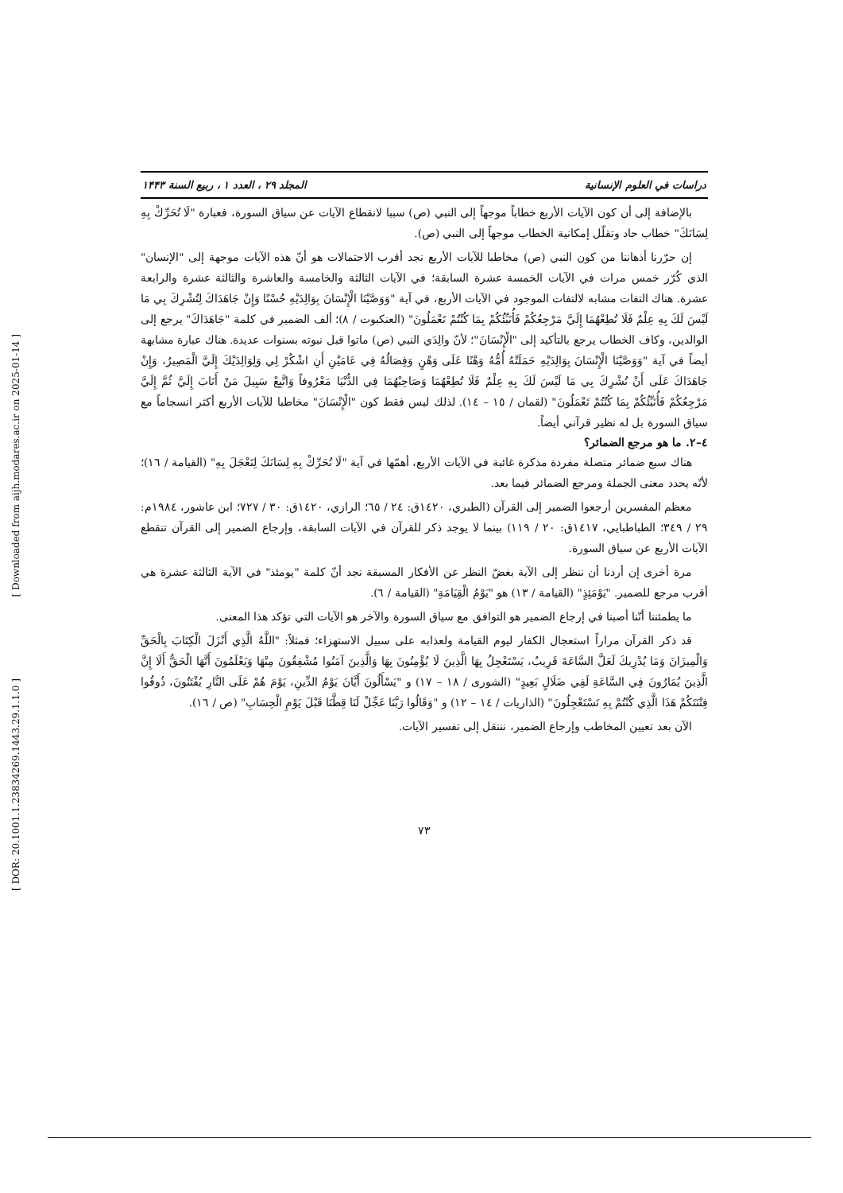[ Downloaded from aijh.modares.ac.ir on 2025-01-14 ]
[ DOR: 20.1001.1.23834269.1443.29.1.1.0 ]
دراسات في العلوم الإنسانية المجلد ۲۹ ، العدد ۱ ، ربيع السنة ۱۴۴۳
بالإضافة إلى أن كون الآيات الأربع خطاباً موجهاً إلى النبي (ص) سببا لانقطاع الآيات عن سياق السورة، فعبارة "لَا تُحَرِّكْ بِهِ لِسَانَكَ" خطاب حاد وتقلّل إمكانية الخطاب موجهاً إلى النبي (ص).
إن حرّرنا أذهاننا من كون النبي (ص) مخاطبا للآيات الأربع نجد أقرب الاحتمالات هو أنّ هذه الآيات موجهة إلى "الإنسان" الذي كُرّر خمس مرات في الآيات الخمسة عشرة السابقة؛ في الآيات الثالثة والخامسة والعاشرة والثالثة عشرة والرابعة عشرة. هناك التفات مشابه لالتفات الموجود في الآيات الأربع، في آية "وَوَصَّيْنَا الْإِنْسَانَ بِوَالِدَيْهِ حُسْنًا وَإِنْ جَاهَدَاكَ لِتُشْرِكَ بِي مَا لَيْسَ لَكَ بِهِ عِلْمٌ فَلَا تُطِعْهُمَا إِلَيَّ مَرْجِعُكُمْ فَأُنَبِّئُكُمْ بِمَا كُنْتُمْ تَعْمَلُونَ" (العنكبوت / ٨)؛ ألف الضمير في كلمة "جَاهَدَاكَ" يرجع إلى الوالدين، وكاف الخطاب يرجع بالتأكيد إلى "الْإِنْسَانَ"؛ لأنّ والِدَي النبي (ص) ماتوا قبل نبوته بسنوات عديدة. هناك عبارة مشابهة أيضاً في آية "وَوَصَّيْنَا الْإِنْسَانَ بِوَالِدَيْهِ حَمَلَتْهُ أُمُّهُ وَهْنًا عَلَى وَهْنٍ وَفِصَالُهُ فِي عَامَيْنِ أَنِ اشْكُرْ لِي وَلِوَالِدَيْكَ إِلَيَّ الْمَصِيرُ، وَإِنْ جَاهَدَاكَ عَلَى أَنْ تُشْرِكَ بِي مَا لَيْسَ لَكَ بِهِ عِلْمٌ فَلَا تُطِعْهُمَا وَصَاحِبْهُمَا فِي الدُّنْيَا مَعْرُوفاً وَاتَّبِعْ سَبِيلَ مَنْ أَنَابَ إِلَيَّ ثُمَّ إِلَيَّ مَرْجِعُكُمْ فَأُنَبِّئُكُمْ بِمَا كُنْتُمْ تَعْمَلُونَ" (لقمان / ١٥ – ١٤). لذلك ليس فقط كون "الْإِنْسَانَ" مخاطبا للآيات الأربع أكثر انسجاماً مع سياق السورة بل له نظير قرآني أيضاً.
٤–٢. ما هو مرجع الضمائر؟
هناك سبع ضمائر متصلة مفردة مذكرة غائبة في الآيات الأربع، أهمّها في آية "لَا تُحَرِّكْ بِهِ لِسَانَكَ لِتَعْجَلَ بِهِ" (القيامة / ١٦)؛ لأنّه يحدد معنى الجملة ومرجع الضمائر فيما بعد.
معظم المفسرين أرجعوا الضمير إلى القرآن (الطبري، ١٤٢٠ق: ٢٤ / ٦٥؛ الرازي، ١٤٢٠ق: ٣٠ / ٧٢٧؛ ابن عاشور، ١٩٨٤م: ٢٩ / ٣٤٩؛ الطباطبايي، ١٤١٧ق: ٢٠ / ١١٩) بينما لا يوجد ذكر للقرآن في الآيات السابقة، وإرجاع الضمير إلى القرآن تنقطع الآيات الأربع عن سياق السورة.
مرة أخرى إن أردنا أن ننظر إلى الآية بغضّ النظر عن الأفكار المسبقة نجد أنّ كلمة "يومئذ" في الآية الثالثة عشرة هي أقرب مرجع للضمير. "يَوْمَئِذٍ" (القيامة / ١٣) هو "يَوْمُ الْقِيَامَةِ" (القيامة / ٦).
ما يطمئننا أنّنا أصبنا في إرجاع الضمير هو التوافق مع سياق السورة والآخر هو الآيات التي تؤكد هذا المعنى.
قد ذكر القرآن مراراً استعجال الكفار ليوم القيامة ولعذابه على سبيل الاستهزاء؛ فمثلاً: "اللَّهُ الَّذِي أَنْزَلَ الْكِتَابَ بِالْحَقِّ وَالْمِيزَانَ وَمَا يُدْرِيكَ لَعَلَّ السَّاعَةَ قَرِيبٌ، يَسْتَعْجِلُ بِهَا الَّذِينَ لَا يُؤْمِنُونَ بِهَا وَالَّذِينَ آمَنُوا مُشْفِقُونَ مِنْهَا وَيَعْلَمُونَ أَنَّهَا الْحَقُّ أَلَا إِنَّ الَّذِينَ يُمَارُونَ فِي السَّاعَةِ لَفِي ضَلَالٍ بَعِيدٍ" (الشورى / ١٨ – ١٧) و "يَسْأَلُونَ أَيَّانَ يَوْمُ الدِّينِ، يَوْمَ هُمْ عَلَى النَّارِ يُفْتَنُونَ، ذُوقُوا فِتْنَتَكُمْ هَذَا الَّذِي كُنْتُمْ بِهِ تَسْتَعْجِلُونَ" (الذاريات / ١٤ – ١٢) و "وَقَالُوا رَبَّنَا عَجِّلْ لَنَا قِطَّنَا قَبْلَ يَوْمِ الْحِسَابِ" (ص / ١٦).
الآن بعد تعيين المخاطب وإرجاع الضمير، ننتقل إلى تفسير الآيات.
٧٣